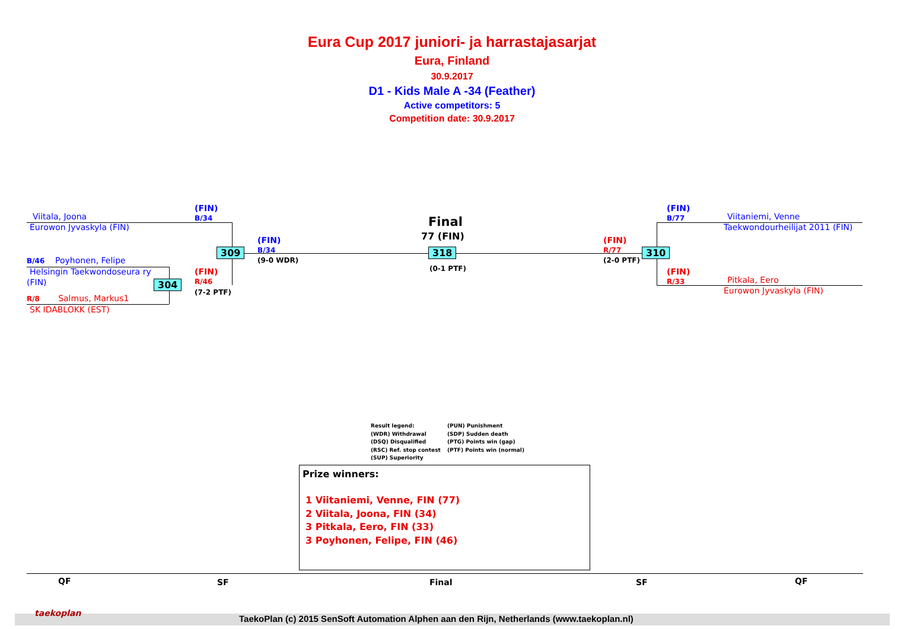Eura Cup 2017 juniori- ja harrastajasarjat
Eura, Finland
30.9.2017
D1 - Kids Male A -34 (Feather)
Active competitors: 5
Competition date: 30.9.2017
Viitala, Joona
Eurowon Jyvaskyla (FIN)
(FIN)
B/34
(FIN)
B/34
(9-0 WDR)
B/46 Poyhonen, Felipe
Helsingin Taekwondoseura ry
(FIN)
(FIN)
R/46
(7-2 PTF)
R/8 Salmus, Markus1
SK IDABLOKK (EST)
309
304
318 310
Final
77 (FIN)
(0-1 PTF)
(FIN)
R/77
(2-0 PTF)
(FIN)
B/77
Viitaniemi, Venne
Taekwondourheilijat 2011 (FIN)
(FIN)
R/33
Pitkala, Eero
Eurowon Jyvaskyla (FIN)
Result legend:
(WDR) Withdrawal
(DSQ) Disqualified
(RSC) Ref. stop contest
(SUP) Superiority
(PUN) Punishment
(SDP) Sudden death
(PTG) Points win (gap)
(PTF) Points win (normal)
Prize winners:
1 Viitaniemi, Venne, FIN (77)
2 Viitala, Joona, FIN (34)
3 Pitkala, Eero, FIN (33)
3 Poyhonen, Felipe, FIN (46)
QF SF Final SF QF
taekoplan
TaekoPlan (c) 2015 SenSoft Automation Alphen aan den Rijn, Netherlands (www.taekoplan.nl)